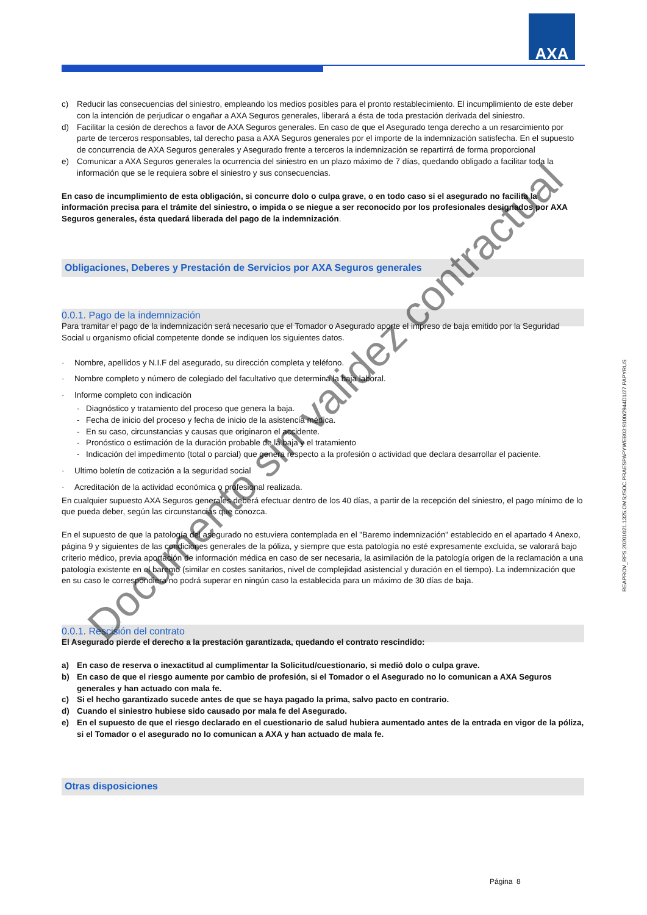AXA
REAPROV_RPS.20201021.1325.OMS;/SOC.PRAESPAPYWEB03:9100/2944D1/27.PAPYRUS
c) Reducir las consecuencias del siniestro, empleando los medios posibles para el pronto restablecimiento. El incumplimiento de este deber con la intención de perjudicar o engañar a AXA Seguros generales, liberará a ésta de toda prestación derivada del siniestro.
d) Facilitar la cesión de derechos a favor de AXA Seguros generales. En caso de que el Asegurado tenga derecho a un resarcimiento por parte de terceros responsables, tal derecho pasa a AXA Seguros generales por el importe de la indemnización satisfecha. En el supuesto de concurrencia de AXA Seguros generales y Asegurado frente a terceros la indemnización se repartirrá de forma proporcional
e) Comunicar a AXA Seguros generales la ocurrencia del siniestro en un plazo máximo de 7 días, quedando obligado a facilitar toda la información que se le requiera sobre el siniestro y sus consecuencias.
En caso de incumplimiento de esta obligación, si concurre dolo o culpa grave, o en todo caso si el asegurado no facilita la información precisa para el trámite del siniestro, o impida o se niegue a ser reconocido por los profesionales designados por AXA Seguros generales, ésta quedará liberada del pago de la indemnización.
Obligaciones, Deberes y Prestación de Servicios por AXA Seguros generales
0.0.1. Pago de la indemnización
Para tramitar el pago de la indemnización será necesario que el Tomador o Asegurado aporte el impreso de baja emitido por la Seguridad Social u organismo oficial competente donde se indiquen los siguientes datos.
· Nombre, apellidos y N.I.F del asegurado, su dirección completa y teléfono.
· Nombre completo y número de colegiado del facultativo que determina la baja laboral.
· Informe completo con indicación
- Diagnóstico y tratamiento del proceso que genera la baja.
- Fecha de inicio del proceso y fecha de inicio de la asistencia médica.
- En su caso, circunstancias y causas que originaron el accidente.
- Pronóstico o estimación de la duración probable de la baja y el tratamiento
- Indicación del impedimento (total o parcial) que genera respecto a la profesión o actividad que declara desarrollar el paciente.
· Ultimo boletín de cotización a la seguridad social
· Acreditación de la actividad económica o profesional realizada.
En cualquier supuesto AXA Seguros generales deberá efectuar dentro de los 40 días, a partir de la recepción del siniestro, el pago mínimo de lo que pueda deber, según las circunstancias que conozca.
En el supuesto de que la patología del asegurado no estuviera contemplada en el "Baremo indemnización" establecido en el apartado 4 Anexo, página 9 y siguientes de las condiciones generales de la póliza, y siempre que esta patología no esté expresamente excluida, se valorará bajo criterio médico, previa aportación de información médica en caso de ser necesaria, la asimilación de la patología origen de la reclamación a una patología existente en el baremo (similar en costes sanitarios, nivel de complejidad asistencial y duración en el tiempo). La indemnización que en su caso le correspondiera no podrá superar en ningún caso la establecida para un máximo de 30 días de baja.
0.0.1. Rescisión del contrato
El Asegurado pierde el derecho a la prestación garantizada, quedando el contrato rescindido:
a) En caso de reserva o inexactitud al cumplimentar la Solicitud/cuestionario, si medió dolo o culpa grave.
b) En caso de que el riesgo aumente por cambio de profesión, si el Tomador o el Asegurado no lo comunican a AXA Seguros generales y han actuado con mala fe.
c) Si el hecho garantizado sucede antes de que se haya pagado la prima, salvo pacto en contrario.
d) Cuando el siniestro hubiese sido causado por mala fe del Asegurado.
e) En el supuesto de que el riesgo declarado en el cuestionario de salud hubiera aumentado antes de la entrada en vigor de la póliza, si el Tomador o el asegurado no lo comunican a AXA y han actuado de mala fe.
Otras disposiciones
Página 8
Documento sin validez contractual